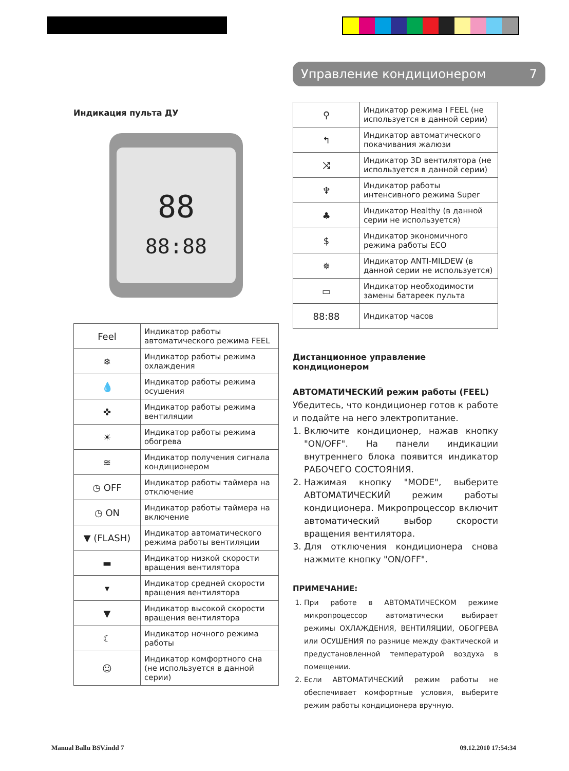Индикация пульта ДУ
88
88:88
| Feel | Индикатор работы автоматического режима FEEL |
| ❄ | Индикатор работы режима охлаждения |
| 💧 | Индикатор работы режима осушения |
| ✤ | Индикатор работы режима вентиляции |
| ☀ | Индикатор работы режима обогрева |
| ≋ | Индикатор получения сигнала кондиционером |
| ◷ OFF | Индикатор работы таймера на отключение |
| ◷ ON | Индикатор работы таймера на включение |
| ▼ (FLASH) | Индикатор автоматического режима работы вентиляции |
| ▬ | Индикатор низкой скорости вращения вентилятора |
| ▾ | Индикатор средней скорости вращения вентилятора |
| ▼ | Индикатор высокой скорости вращения вентилятора |
| ☾ | Индикатор ночного режима работы |
| ☺ | Индикатор комфортного сна (не используется в данной серии) |
Управление кондиционером 7
| ⚲ | Индикатор режима I FEEL (не используется в данной серии) |
| ↰ | Индикатор автоматического покачивания жалюзи |
| ⤨ | Индикатор 3D вентилятора (не используется в данной серии) |
| ♆ | Индикатор работы интенсивного режима Super |
| ♣ | Индикатор Healthy (в данной серии не используется) |
| $ | Индикатор экономичного режима работы ECO |
| ✵ | Индикатор ANTI-MILDEW (в данной серии не используется) |
| ▭ | Индикатор необходимости замены батареек пульта |
| 88:88 | Индикатор часов |
Дистанционное управление кондиционером
АВТОМАТИЧЕСКИЙ режим работы (FEEL)
Убедитесь, что кондиционер готов к работе и подайте на него электропитание.
1. Включите кондиционер, нажав кнопку "ON/OFF". На панели индикации внутреннего блока появится индикатор РАБОЧЕГО СОСТОЯНИЯ.
2. Нажимая кнопку "MODE", выберите АВТОМАТИЧЕСКИЙ режим работы кондиционера. Микропроцессор включит автоматический выбор скорости вращения вентилятора.
3. Для отключения кондиционера снова нажмите кнопку "ON/OFF".
ПРИМЕЧАНИЕ:
1. При работе в АВТОМАТИЧЕСКОМ режиме микропроцессор автоматически выбирает режимы ОХЛАЖДЕНИЯ, ВЕНТИЛЯЦИИ, ОБОГРЕВА или ОСУШЕНИЯ по разнице между фактической и предустановленной температурой воздуха в помещении.
2. Если АВТОМАТИЧЕСКИЙ режим работы не обеспечивает комфортные условия, выберите режим работы кондиционера вручную.
Manual Ballu BSV.indd 7 09.12.2010 17:54:34